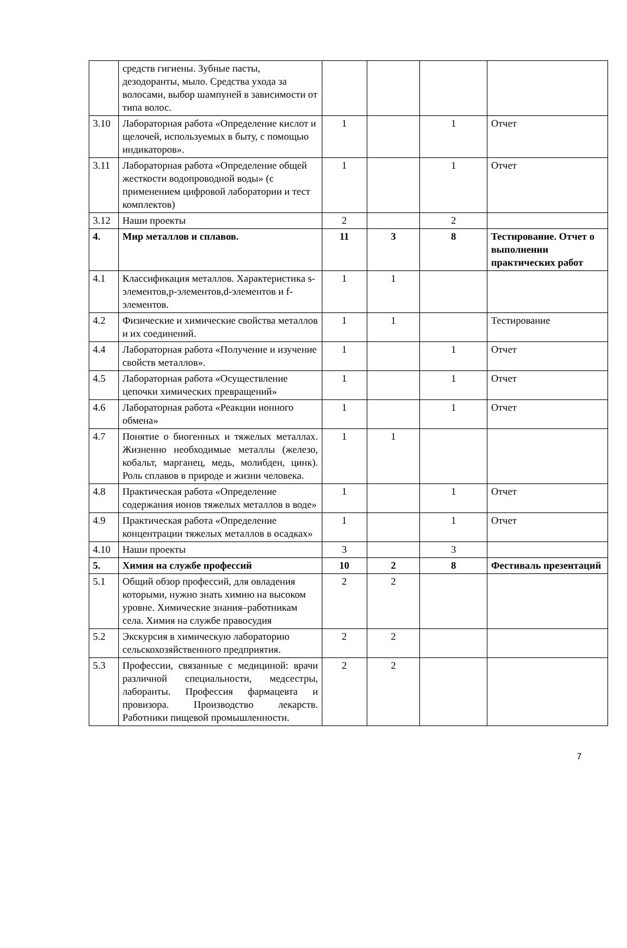| | средств гигиены. Зубные пасты, дезодоранты, мыло. Средства ухода за волосами, выбор шампуней в зависимости от типа волос. | | | | |
| 3.10 | Лабораторная работа «Определение кислот и щелочей, используемых в быту, с помощью индикаторов». | 1 | | 1 | Отчет |
| 3.11 | Лабораторная работа «Определение общей жесткости водопроводной воды» (с применением цифровой лаборатории и тест комплектов) | 1 | | 1 | Отчет |
| 3.12 | Наши проекты | 2 | | 2 | |
| 4. | Мир металлов и сплавов. | 11 | 3 | 8 | Тестирование. Отчет о выполнении практических работ |
| 4.1 | Классификация металлов. Характеристика s-элементов,p-элементов,d-элементов и f-элементов. | 1 | 1 | | |
| 4.2 | Физические и химические свойства металлов и их соединений. | 1 | 1 | | Тестирование |
| 4.4 | Лабораторная работа «Получение и изучение свойств металлов». | 1 | | 1 | Отчет |
| 4.5 | Лабораторная работа «Осуществление цепочки химических превращений» | 1 | | 1 | Отчет |
| 4.6 | Лабораторная работа «Реакции ионного обмена» | 1 | | 1 | Отчет |
| 4.7 | Понятие о биогенных и тяжелых металлах. Жизненно необходимые металлы (железо, кобальт, марганец, медь, молибден, цинк). Роль сплавов в природе и жизни человека. | 1 | 1 | | |
| 4.8 | Практическая работа «Определение содержания ионов тяжелых металлов в воде» | 1 | | 1 | Отчет |
| 4.9 | Практическая работа «Определение концентрации тяжелых металлов в осадках» | 1 | | 1 | Отчет |
| 4.10 | Наши проекты | 3 | | 3 | |
| 5. | Химия на службе профессий | 10 | 2 | 8 | Фестиваль презентаций |
| 5.1 | Общий обзор профессий, для овладения которыми, нужно знать химию на высоком уровне. Химические знания–работникам села. Химия на службе правосудия | 2 | 2 | | |
| 5.2 | Экскурсия в химическую лабораторию сельскохозяйственного предприятия. | 2 | 2 | | |
| 5.3 | Профессии, связанные с медициной: врачи различной специальности, медсестры, лаборанты. Профессия фармацевта и провизора. Производство лекарств. Работники пищевой промышленности. | 2 | 2 | | |
7